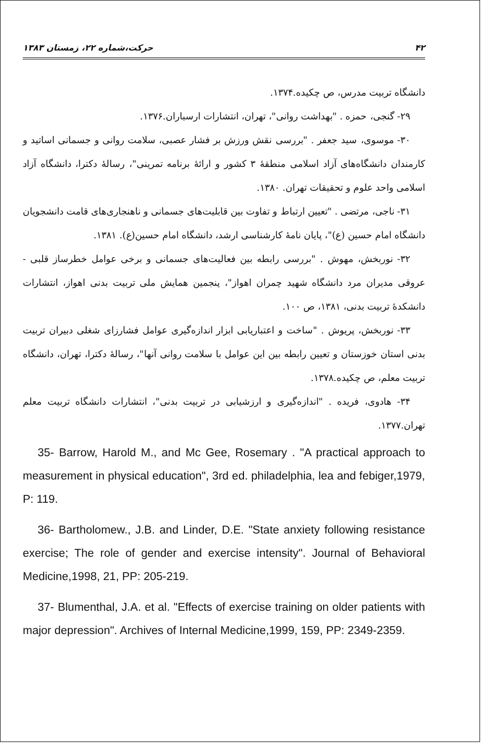۴۲ حرکت،شماره ۲۲، زمستان ۱۳۸۳
دانشگاه تربیت مدرس، ص چکیده.۱۳۷۴.
۲۹- گنجی، حمزه . "بهداشت روانی"، تهران، انتشارات ارسباران.۱۳۷۶.
۳۰- موسوی، سید جعفر . "بررسی نقش ورزش بر فشار عصبی، سلامت روانی و جسمانی اساتید و کارمندان دانشگاه‌های آزاد اسلامی منطقهٔ ۳ کشور و ارائهٔ برنامه تمرینی"، رسالهٔ دکترا، دانشگاه آزاد اسلامی واحد علوم و تحقیقات تهران. ۱۳۸۰.
۳۱- ناجی، مرتضی . "تعیین ارتباط و تفاوت بین قابلیت‌های جسمانی و ناهنجاری‌های قامت دانشجویان دانشگاه امام حسین (ع)"، پایان نامهٔ کارشناسی ارشد، دانشگاه امام حسین(ع). ۱۳۸۱.
۳۲- نوربخش، مهوش . "بررسی رابطه بین فعالیت‌های جسمانی و برخی عوامل خطرساز قلبی - عروقی مدیران مرد دانشگاه شهید چمران اهواز"، پنجمین همایش ملی تربیت بدنی اهواز، انتشارات دانشکدهٔ تربیت بدنی، ۱۳۸۱، ص ۱۰۰.
۳۳- نوربخش، پریوش . "ساخت و اعتباریابی ابزار اندازه‌گیری عوامل فشارزای شغلی دبیران تربیت بدنی استان خوزستان و تعیین رابطه بین این عوامل با سلامت روانی آنها"، رسالهٔ دکترا، تهران، دانشگاه تربیت معلم، ص چکیده.۱۳۷۸.
۳۴- هادوی، فریده . "اندازه‌گیری و ارزشیابی در تربیت بدنی"، انتشارات دانشگاه تربیت معلم تهران.۱۳۷۷.
35- Barrow, Harold M., and Mc Gee, Rosemary . "A practical approach to measurement in physical education", 3rd ed. philadelphia, lea and febiger,1979, P: 119.
36- Bartholomew., J.B. and Linder, D.E. "State anxiety following resistance exercise; The role of gender and exercise intensity". Journal of Behavioral Medicine,1998, 21, PP: 205-219.
37- Blumenthal, J.A. et al. "Effects of exercise training on older patients with major depression". Archives of Internal Medicine,1999, 159, PP: 2349-2359.